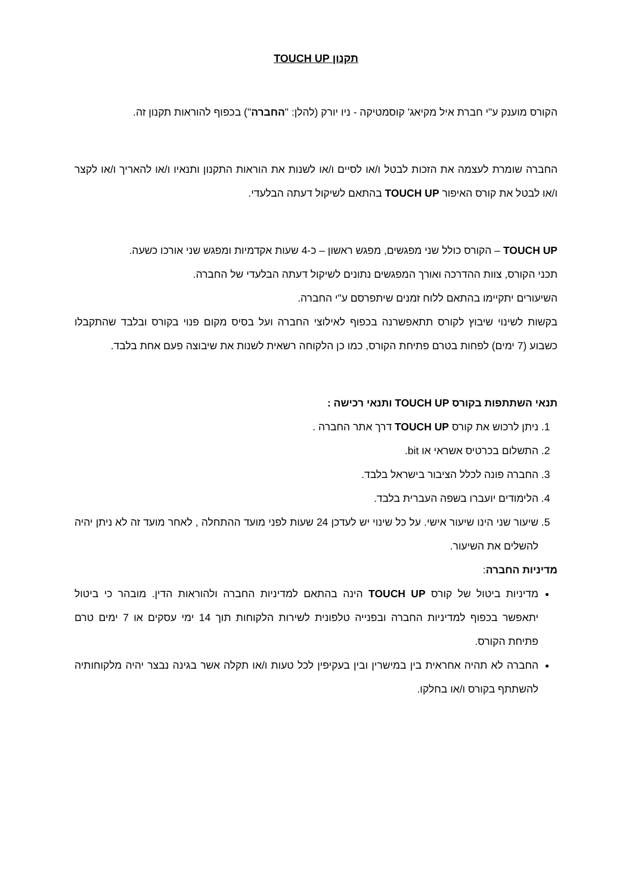תקנון TOUCH UP
הקורס מוענק ע"י חברת איל מקיאג' קוסמטיקה - ניו יורק (להלן: "החברה") בכפוף להוראות תקנון זה.
החברה שומרת לעצמה את הזכות לבטל ו/או לסיים ו/או לשנות את הוראות התקנון ותנאיו ו/או להאריך ו/או לקצר ו/או לבטל את קורס האיפור TOUCH UP בהתאם לשיקול דעתה הבלעדי.
TOUCH UP – הקורס כולל שני מפגשים, מפגש ראשון – כ-4 שעות אקדמיות ומפגש שני אורכו כשעה.
תכני הקורס, צוות ההדרכה ואורך המפגשים נתונים לשיקול דעתה הבלעדי של החברה.
השיעורים יתקיימו בהתאם ללוח זמנים שיתפרסם ע"י החברה.
בקשות לשינוי שיבוץ לקורס תתאפשרנה בכפוף לאילוצי החברה ועל בסיס מקום פנוי בקורס ובלבד שהתקבלו כשבוע (7 ימים) לפחות בטרם פתיחת הקורס, כמו כן הלקוחה רשאית לשנות את שיבוצה פעם אחת בלבד.
תנאי השתתפות בקורס TOUCH UP ותנאי רכישה :
1. ניתן לרכוש את קורס TOUCH UP דרך אתר החברה .
2. התשלום בכרטיס אשראי או bit.
3. החברה פונה לכלל הציבור בישראל בלבד.
4. הלימודים יועברו בשפה העברית בלבד.
5. שיעור שני הינו שיעור אישי. על כל שינוי יש לעדכן 24 שעות לפני מועד ההתחלה , לאחר מועד זה לא ניתן יהיה להשלים את השיעור.
מדיניות החברה:
מדיניות ביטול של קורס TOUCH UP הינה בהתאם למדיניות החברה ולהוראות הדין. מובהר כי ביטול יתאפשר בכפוף למדיניות החברה ובפנייה טלפונית לשירות הלקוחות תוך 14 ימי עסקים או 7 ימים טרם פתיחת הקורס.
החברה לא תהיה אחראית בין במישרין ובין בעקיפין לכל טעות ו/או תקלה אשר בגינה נבצר יהיה מלקוחותיה להשתתף בקורס ו/או בחלקו.